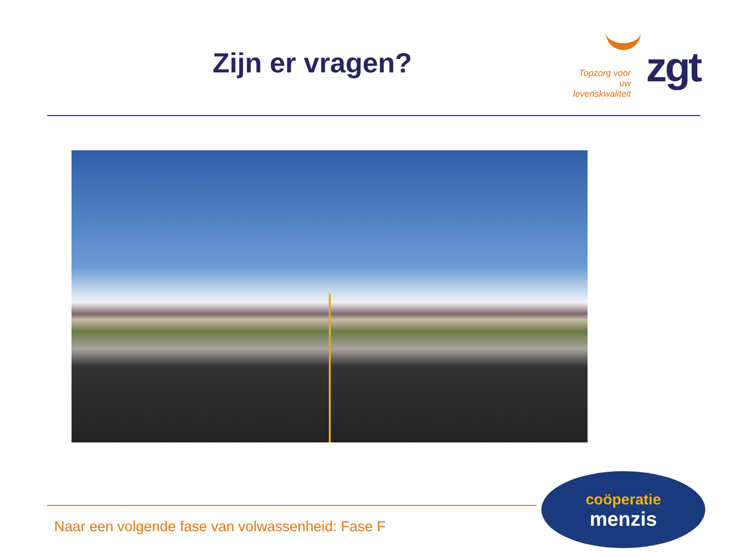Zijn er vragen?
Topzorg voor uw levenskwaliteit
zgt
Naar een volgende fase van volwassenheid: Fase F
coöperatie
menzis